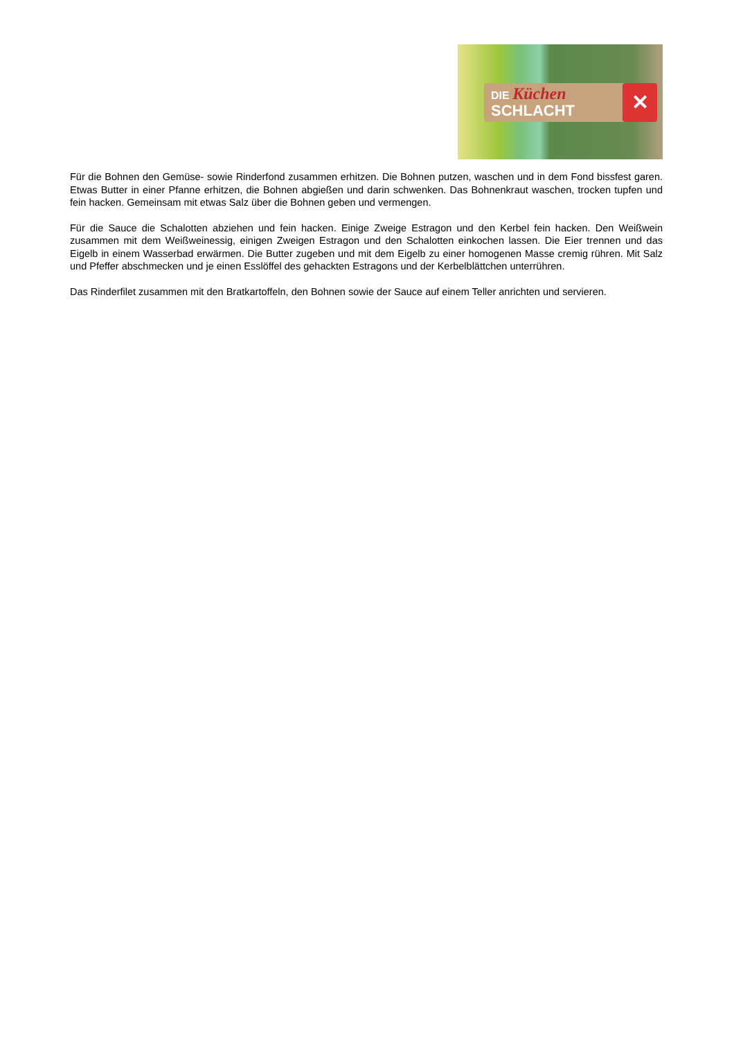DIE Küchen
SCHLACHT
✕
Für die Bohnen den Gemüse- sowie Rinderfond zusammen erhitzen. Die Bohnen putzen, waschen und in dem Fond bissfest garen. Etwas Butter in einer Pfanne erhitzen, die Bohnen abgießen und darin schwenken. Das Bohnenkraut waschen, trocken tupfen und fein hacken. Gemeinsam mit etwas Salz über die Bohnen geben und vermengen.
Für die Sauce die Schalotten abziehen und fein hacken. Einige Zweige Estragon und den Kerbel fein hacken. Den Weißwein zusammen mit dem Weißweinessig, einigen Zweigen Estragon und den Schalotten einkochen lassen. Die Eier trennen und das Eigelb in einem Wasserbad erwärmen. Die Butter zugeben und mit dem Eigelb zu einer homogenen Masse cremig rühren. Mit Salz und Pfeffer abschmecken und je einen Esslöffel des gehackten Estragons und der Kerbelblättchen unterrühren.
Das Rinderfilet zusammen mit den Bratkartoffeln, den Bohnen sowie der Sauce auf einem Teller anrichten und servieren.